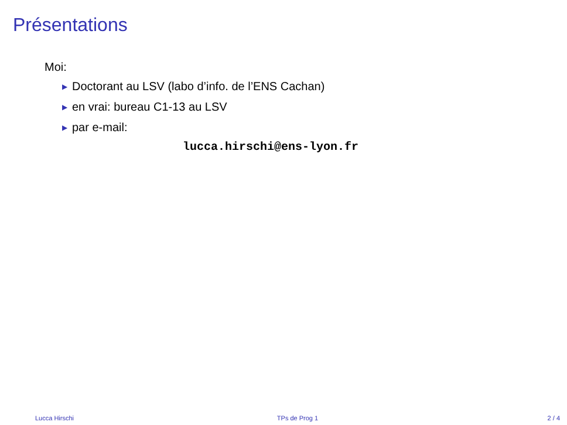Présentations
Moi:
▶ Doctorant au LSV (labo d’info. de l’ENS Cachan)
▶ en vrai: bureau C1-13 au LSV
▶ par e-mail:
lucca.hirschi@ens-lyon.fr
Lucca Hirschi TPs de Prog 1 2 / 4